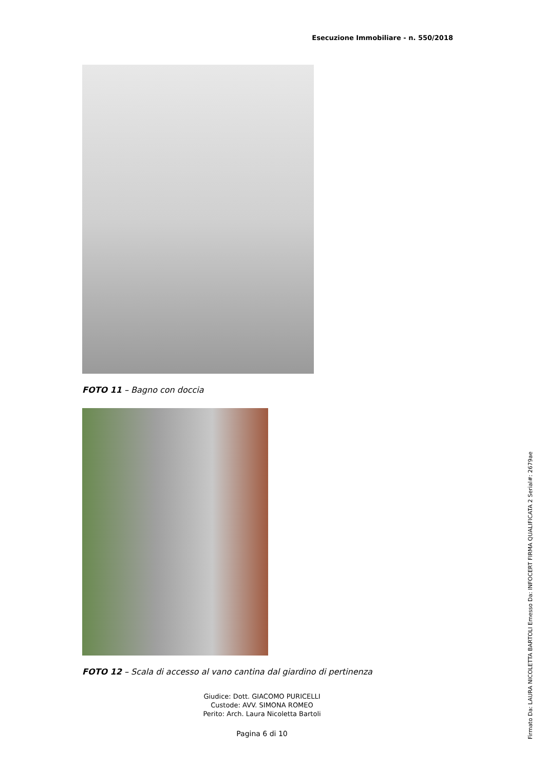Esecuzione Immobiliare - n. 550/2018
FOTO 11 – Bagno con doccia
FOTO 12 – Scala di accesso al vano cantina dal giardino di pertinenza
Giudice: Dott. GIACOMO PURICELLI
Custode: AVV. SIMONA ROMEO
Perito: Arch. Laura Nicoletta Bartoli
Pagina 6 di 10
Firmato Da: LAURA NICOLETTA BARTOLI Emesso Da: INFOCERT FIRMA QUALIFICATA 2 Serial#: 2679ae